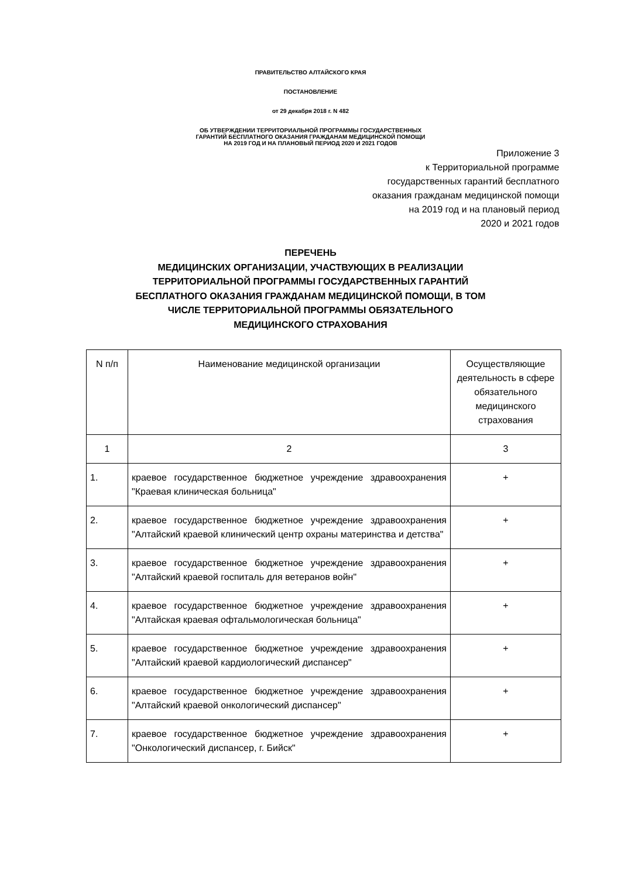ПРАВИТЕЛЬСТВО АЛТАЙСКОГО КРАЯ
ПОСТАНОВЛЕНИЕ
от 29 декабря 2018 г. N 482
ОБ УТВЕРЖДЕНИИ ТЕРРИТОРИАЛЬНОЙ ПРОГРАММЫ ГОСУДАРСТВЕННЫХ
ГАРАНТИЙ БЕСПЛАТНОГО ОКАЗАНИЯ ГРАЖДАНАМ МЕДИЦИНСКОЙ ПОМОЩИ
НА 2019 ГОД И НА ПЛАНОВЫЙ ПЕРИОД 2020 И 2021 ГОДОВ
Приложение 3
к Территориальной программе
государственных гарантий бесплатного
оказания гражданам медицинской помощи
на 2019 год и на плановый период
2020 и 2021 годов
ПЕРЕЧЕНЬ
МЕДИЦИНСКИХ ОРГАНИЗАЦИИ, УЧАСТВУЮЩИХ В РЕАЛИЗАЦИИ
ТЕРРИТОРИАЛЬНОЙ ПРОГРАММЫ ГОСУДАРСТВЕННЫХ ГАРАНТИЙ
БЕСПЛАТНОГО ОКАЗАНИЯ ГРАЖДАНАМ МЕДИЦИНСКОЙ ПОМОЩИ, В ТОМ
ЧИСЛЕ ТЕРРИТОРИАЛЬНОЙ ПРОГРАММЫ ОБЯЗАТЕЛЬНОГО
МЕДИЦИНСКОГО СТРАХОВАНИЯ
| N п/п | Наименование медицинской организации | Осуществляющие деятельность в сфере обязательного медицинского страхования |
| 1 | 2 | 3 |
| 1. | краевое государственное бюджетное учреждение здравоохранения "Краевая клиническая больница" | + |
| 2. | краевое государственное бюджетное учреждение здравоохранения "Алтайский краевой клинический центр охраны материнства и детства" | + |
| 3. | краевое государственное бюджетное учреждение здравоохранения "Алтайский краевой госпиталь для ветеранов войн" | + |
| 4. | краевое государственное бюджетное учреждение здравоохранения "Алтайская краевая офтальмологическая больница" | + |
| 5. | краевое государственное бюджетное учреждение здравоохранения "Алтайский краевой кардиологический диспансер" | + |
| 6. | краевое государственное бюджетное учреждение здравоохранения "Алтайский краевой онкологический диспансер" | + |
| 7. | краевое государственное бюджетное учреждение здравоохранения "Онкологический диспансер, г. Бийск" | + |